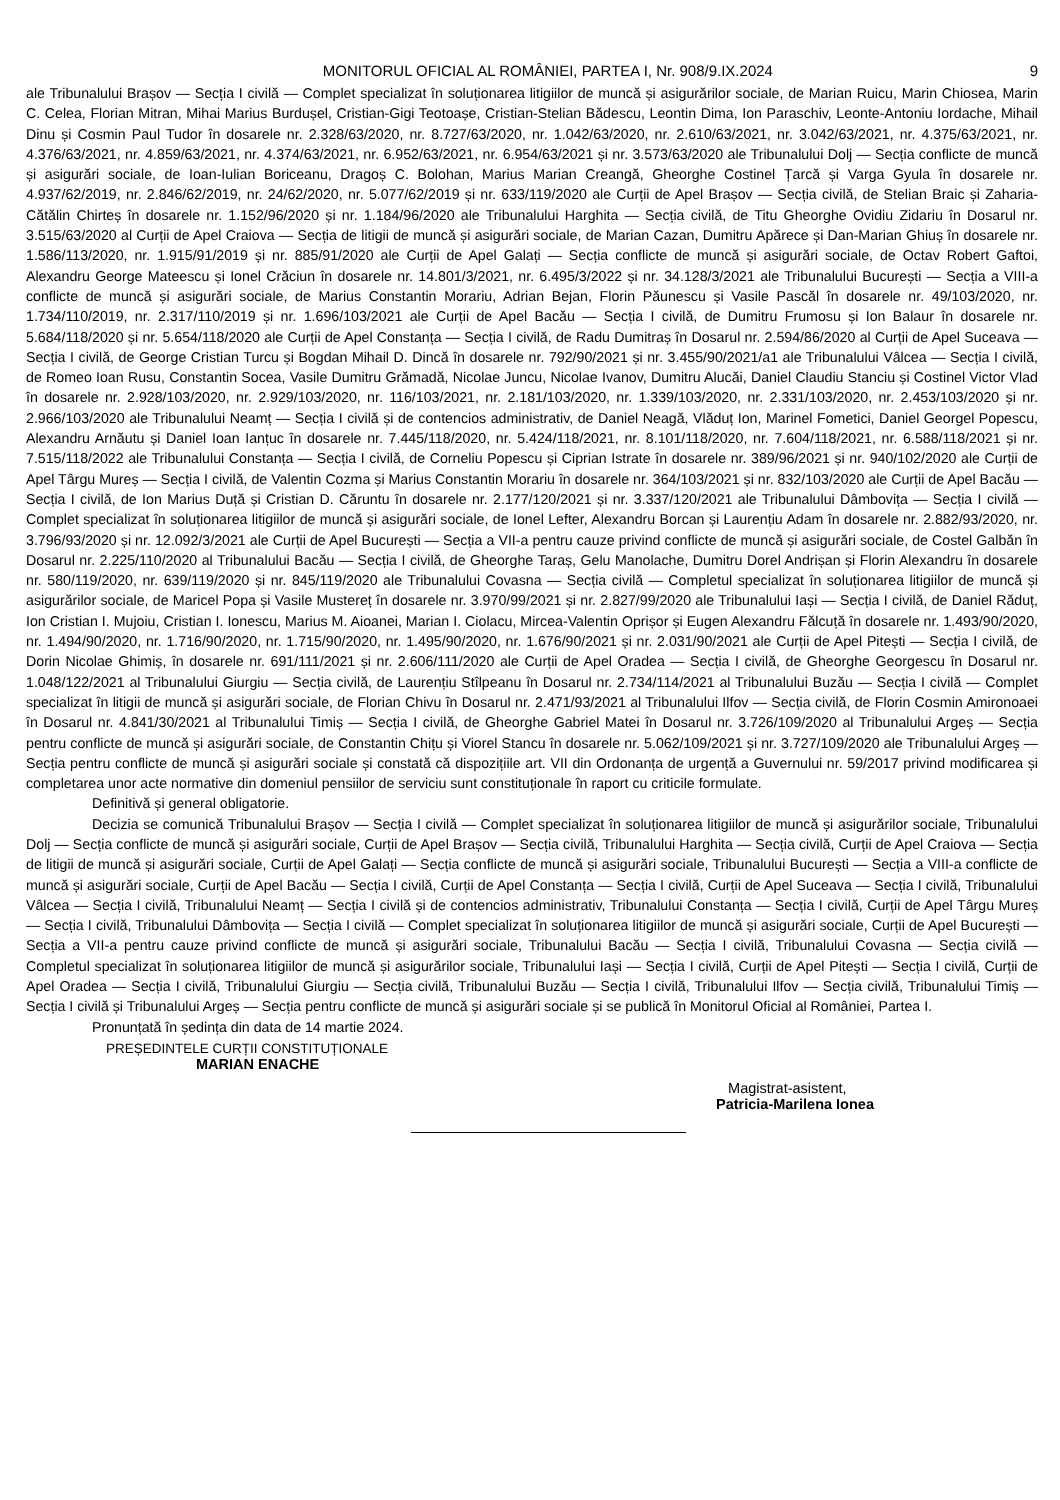MONITORUL OFICIAL AL ROMÂNIEI, PARTEA I, Nr. 908/9.IX.2024 9
ale Tribunalului Brașov — Secția I civilă — Complet specializat în soluționarea litigiilor de muncă și asigurărilor sociale, de Marian Ruicu, Marin Chiosea, Marin C. Celea, Florian Mitran, Mihai Marius Burdușel, Cristian-Gigi Teotoașe, Cristian-Stelian Bădescu, Leontin Dima, Ion Paraschiv, Leonte-Antoniu Iordache, Mihail Dinu și Cosmin Paul Tudor în dosarele nr. 2.328/63/2020, nr. 8.727/63/2020, nr. 1.042/63/2020, nr. 2.610/63/2021, nr. 3.042/63/2021, nr. 4.375/63/2021, nr. 4.376/63/2021, nr. 4.859/63/2021, nr. 4.374/63/2021, nr. 6.952/63/2021, nr. 6.954/63/2021 și nr. 3.573/63/2020 ale Tribunalului Dolj — Secția conflicte de muncă și asigurări sociale, de Ioan-Iulian Boriceanu, Dragoș C. Bolohan, Marius Marian Creangă, Gheorghe Costinel Țarcă și Varga Gyula în dosarele nr. 4.937/62/2019, nr. 2.846/62/2019, nr. 24/62/2020, nr. 5.077/62/2019 și nr. 633/119/2020 ale Curții de Apel Brașov — Secția civilă, de Stelian Braic și Zaharia-Cătălin Chirteș în dosarele nr. 1.152/96/2020 și nr. 1.184/96/2020 ale Tribunalului Harghita — Secția civilă, de Titu Gheorghe Ovidiu Zidariu în Dosarul nr. 3.515/63/2020 al Curții de Apel Craiova — Secția de litigii de muncă și asigurări sociale, de Marian Cazan, Dumitru Apărece și Dan-Marian Ghiuș în dosarele nr. 1.586/113/2020, nr. 1.915/91/2019 și nr. 885/91/2020 ale Curții de Apel Galați — Secția conflicte de muncă și asigurări sociale, de Octav Robert Gaftoi, Alexandru George Mateescu și Ionel Crăciun în dosarele nr. 14.801/3/2021, nr. 6.495/3/2022 și nr. 34.128/3/2021 ale Tribunalului București — Secția a VIII-a conflicte de muncă și asigurări sociale, de Marius Constantin Morariu, Adrian Bejan, Florin Păunescu și Vasile Pascăl în dosarele nr. 49/103/2020, nr. 1.734/110/2019, nr. 2.317/110/2019 și nr. 1.696/103/2021 ale Curții de Apel Bacău — Secția I civilă, de Dumitru Frumosu și Ion Balaur în dosarele nr. 5.684/118/2020 și nr. 5.654/118/2020 ale Curții de Apel Constanța — Secția I civilă, de Radu Dumitraș în Dosarul nr. 2.594/86/2020 al Curții de Apel Suceava — Secția I civilă, de George Cristian Turcu și Bogdan Mihail D. Dincă în dosarele nr. 792/90/2021 și nr. 3.455/90/2021/a1 ale Tribunalului Vâlcea — Secția I civilă, de Romeo Ioan Rusu, Constantin Socea, Vasile Dumitru Grămadă, Nicolae Juncu, Nicolae Ivanov, Dumitru Alucăi, Daniel Claudiu Stanciu și Costinel Victor Vlad în dosarele nr. 2.928/103/2020, nr. 2.929/103/2020, nr. 116/103/2021, nr. 2.181/103/2020, nr. 1.339/103/2020, nr. 2.331/103/2020, nr. 2.453/103/2020 și nr. 2.966/103/2020 ale Tribunalului Neamț — Secția I civilă și de contencios administrativ, de Daniel Neagă, Vlăduț Ion, Marinel Fometici, Daniel Georgel Popescu, Alexandru Arnăutu și Daniel Ioan Ianțuc în dosarele nr. 7.445/118/2020, nr. 5.424/118/2021, nr. 8.101/118/2020, nr. 7.604/118/2021, nr. 6.588/118/2021 și nr. 7.515/118/2022 ale Tribunalului Constanța — Secția I civilă, de Corneliu Popescu și Ciprian Istrate în dosarele nr. 389/96/2021 și nr. 940/102/2020 ale Curții de Apel Târgu Mureș — Secția I civilă, de Valentin Cozma și Marius Constantin Morariu în dosarele nr. 364/103/2021 și nr. 832/103/2020 ale Curții de Apel Bacău — Secția I civilă, de Ion Marius Duță și Cristian D. Căruntu în dosarele nr. 2.177/120/2021 și nr. 3.337/120/2021 ale Tribunalului Dâmbovița — Secția I civilă — Complet specializat în soluționarea litigiilor de muncă și asigurări sociale, de Ionel Lefter, Alexandru Borcan și Laurențiu Adam în dosarele nr. 2.882/93/2020, nr. 3.796/93/2020 și nr. 12.092/3/2021 ale Curții de Apel București — Secția a VII-a pentru cauze privind conflicte de muncă și asigurări sociale, de Costel Galbăn în Dosarul nr. 2.225/110/2020 al Tribunalului Bacău — Secția I civilă, de Gheorghe Taraș, Gelu Manolache, Dumitru Dorel Andrișan și Florin Alexandru în dosarele nr. 580/119/2020, nr. 639/119/2020 și nr. 845/119/2020 ale Tribunalului Covasna — Secția civilă — Completul specializat în soluționarea litigiilor de muncă și asigurărilor sociale, de Maricel Popa și Vasile Mustereț în dosarele nr. 3.970/99/2021 și nr. 2.827/99/2020 ale Tribunalului Iași — Secția I civilă, de Daniel Răduț, Ion Cristian I. Mujoiu, Cristian I. Ionescu, Marius M. Aioanei, Marian I. Ciolacu, Mircea-Valentin Oprișor și Eugen Alexandru Fălcuță în dosarele nr. 1.493/90/2020, nr. 1.494/90/2020, nr. 1.716/90/2020, nr. 1.715/90/2020, nr. 1.495/90/2020, nr. 1.676/90/2021 și nr. 2.031/90/2021 ale Curții de Apel Pitești — Secția I civilă, de Dorin Nicolae Ghimiș, în dosarele nr. 691/111/2021 și nr. 2.606/111/2020 ale Curții de Apel Oradea — Secția I civilă, de Gheorghe Georgescu în Dosarul nr. 1.048/122/2021 al Tribunalului Giurgiu — Secția civilă, de Laurențiu Stîlpeanu în Dosarul nr. 2.734/114/2021 al Tribunalului Buzău — Secția I civilă — Complet specializat în litigii de muncă și asigurări sociale, de Florian Chivu în Dosarul nr. 2.471/93/2021 al Tribunalului Ilfov — Secția civilă, de Florin Cosmin Amironoaei în Dosarul nr. 4.841/30/2021 al Tribunalului Timiș — Secția I civilă, de Gheorghe Gabriel Matei în Dosarul nr. 3.726/109/2020 al Tribunalului Argeș — Secția pentru conflicte de muncă și asigurări sociale, de Constantin Chițu și Viorel Stancu în dosarele nr. 5.062/109/2021 și nr. 3.727/109/2020 ale Tribunalului Argeș — Secția pentru conflicte de muncă și asigurări sociale și constată că dispozițiile art. VII din Ordonanța de urgență a Guvernului nr. 59/2017 privind modificarea și completarea unor acte normative din domeniul pensiilor de serviciu sunt constituționale în raport cu criticile formulate.
Definitivă și general obligatorie.
Decizia se comunică Tribunalului Brașov — Secția I civilă — Complet specializat în soluționarea litigiilor de muncă și asigurărilor sociale, Tribunalului Dolj — Secția conflicte de muncă și asigurări sociale, Curții de Apel Brașov — Secția civilă, Tribunalului Harghita — Secția civilă, Curții de Apel Craiova — Secția de litigii de muncă și asigurări sociale, Curții de Apel Galați — Secția conflicte de muncă și asigurări sociale, Tribunalului București — Secția a VIII-a conflicte de muncă și asigurări sociale, Curții de Apel Bacău — Secția I civilă, Curții de Apel Constanța — Secția I civilă, Curții de Apel Suceava — Secția I civilă, Tribunalului Vâlcea — Secția I civilă, Tribunalului Neamț — Secția I civilă și de contencios administrativ, Tribunalului Constanța — Secția I civilă, Curții de Apel Târgu Mureș — Secția I civilă, Tribunalului Dâmbovița — Secția I civilă — Complet specializat în soluționarea litigiilor de muncă și asigurări sociale, Curții de Apel București — Secția a VII-a pentru cauze privind conflicte de muncă și asigurări sociale, Tribunalului Bacău — Secția I civilă, Tribunalului Covasna — Secția civilă — Completul specializat în soluționarea litigiilor de muncă și asigurărilor sociale, Tribunalului Iași — Secția I civilă, Curții de Apel Pitești — Secția I civilă, Curții de Apel Oradea — Secția I civilă, Tribunalului Giurgiu — Secția civilă, Tribunalului Buzău — Secția I civilă, Tribunalului Ilfov — Secția civilă, Tribunalului Timiș — Secția I civilă și Tribunalului Argeș — Secția pentru conflicte de muncă și asigurări sociale și se publică în Monitorul Oficial al României, Partea I.
Pronunțată în ședința din data de 14 martie 2024.
PREȘEDINTELE CURȚII CONSTITUȚIONALE
MARIAN ENACHE
Magistrat-asistent,
Patricia-Marilena Ionea